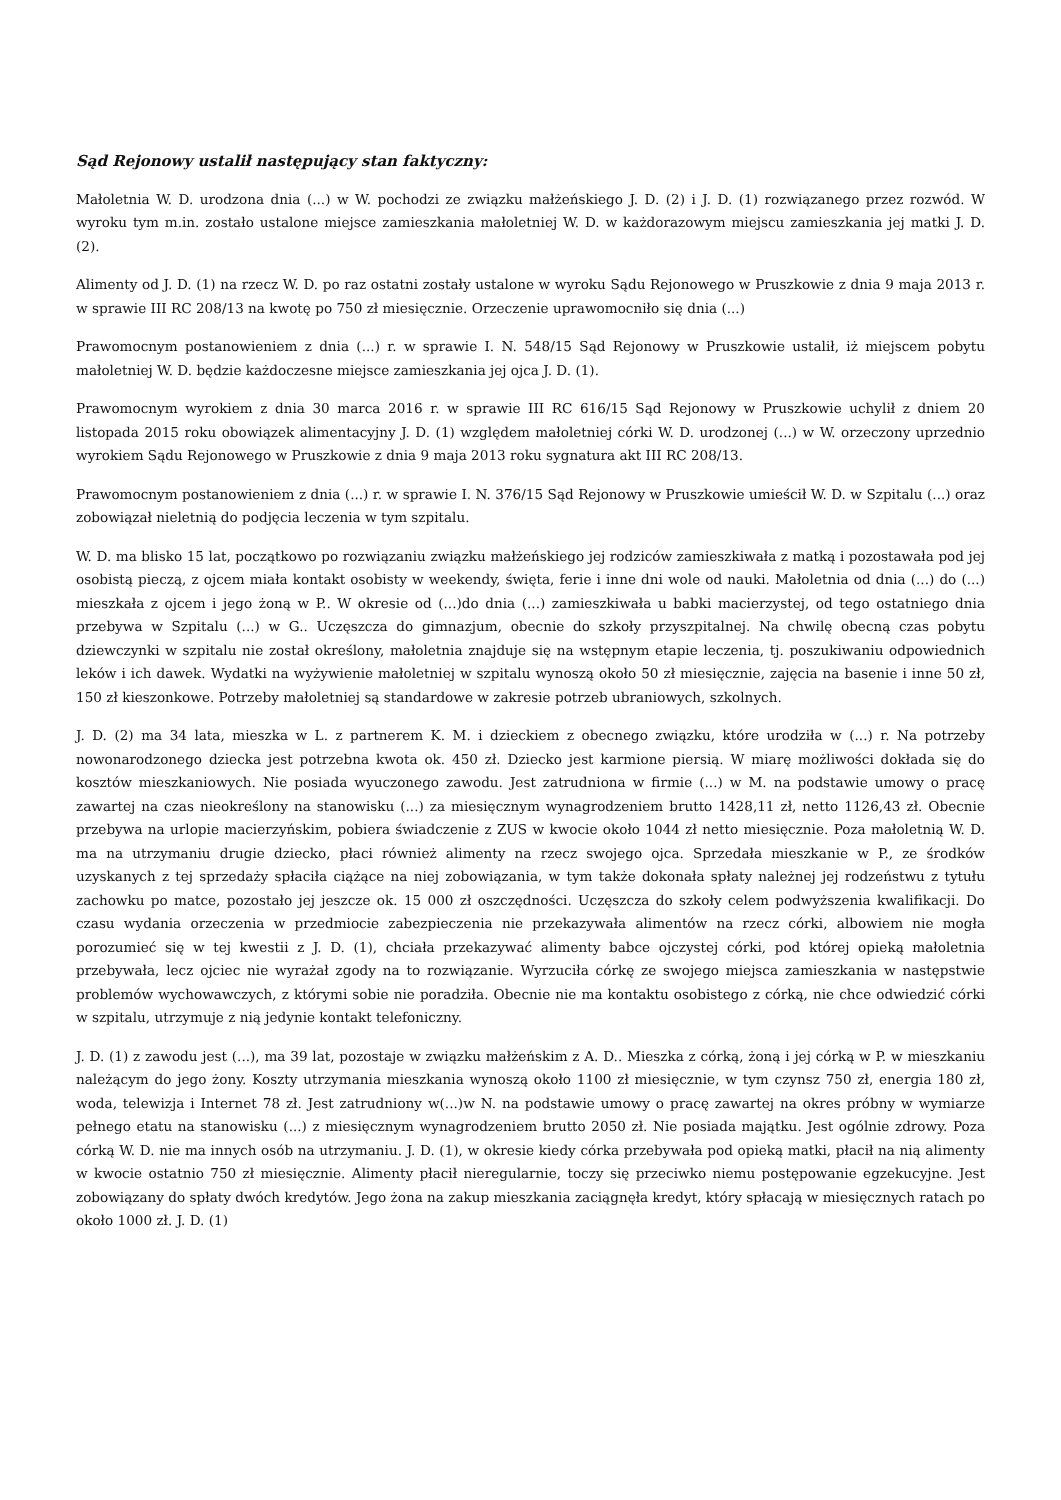Sąd Rejonowy ustalił następujący stan faktyczny:
Małoletnia W. D. urodzona dnia (...) w W. pochodzi ze związku małżeńskiego J. D. (2) i J. D. (1) rozwiązanego przez rozwód. W wyroku tym m.in. zostało ustalone miejsce zamieszkania małoletniej W. D. w każdorazowym miejscu zamieszkania jej matki J. D. (2).
Alimenty od J. D. (1) na rzecz W. D. po raz ostatni zostały ustalone w wyroku Sądu Rejonowego w Pruszkowie z dnia 9 maja 2013 r. w sprawie III RC 208/13 na kwotę po 750 zł miesięcznie. Orzeczenie uprawomocniło się dnia (...)
Prawomocnym postanowieniem z dnia (...) r. w sprawie I. N. 548/15 Sąd Rejonowy w Pruszkowie ustalił, iż miejscem pobytu małoletniej W. D. będzie każdoczesne miejsce zamieszkania jej ojca J. D. (1).
Prawomocnym wyrokiem z dnia 30 marca 2016 r. w sprawie III RC 616/15 Sąd Rejonowy w Pruszkowie uchylił z dniem 20 listopada 2015 roku obowiązek alimentacyjny J. D. (1) względem małoletniej córki W. D. urodzonej (...) w W. orzeczony uprzednio wyrokiem Sądu Rejonowego w Pruszkowie z dnia 9 maja 2013 roku sygnatura akt III RC 208/13.
Prawomocnym postanowieniem z dnia (...) r. w sprawie I. N. 376/15 Sąd Rejonowy w Pruszkowie umieścił W. D. w Szpitalu (...) oraz zobowiązał nieletnią do podjęcia leczenia w tym szpitalu.
W. D. ma blisko 15 lat, początkowo po rozwiązaniu związku małżeńskiego jej rodziców zamieszkiwała z matką i pozostawała pod jej osobistą pieczą, z ojcem miała kontakt osobisty w weekendy, święta, ferie i inne dni wole od nauki. Małoletnia od dnia (...) do (...) mieszkała z ojcem i jego żoną w P.. W okresie od (...)do dnia (...) zamieszkiwała u babki macierzystej, od tego ostatniego dnia przebywa w Szpitalu (...) w G.. Uczęszcza do gimnazjum, obecnie do szkoły przyszpitalnej. Na chwilę obecną czas pobytu dziewczynki w szpitalu nie został określony, małoletnia znajduje się na wstępnym etapie leczenia, tj. poszukiwaniu odpowiednich leków i ich dawek. Wydatki na wyżywienie małoletniej w szpitalu wynoszą około 50 zł miesięcznie, zajęcia na basenie i inne 50 zł, 150 zł kieszonkowe. Potrzeby małoletniej są standardowe w zakresie potrzeb ubraniowych, szkolnych.
J. D. (2) ma 34 lata, mieszka w L. z partnerem K. M. i dzieckiem z obecnego związku, które urodziła w (...) r. Na potrzeby nowonarodzonego dziecka jest potrzebna kwota ok. 450 zł. Dziecko jest karmione piersią. W miarę możliwości dokłada się do kosztów mieszkaniowych. Nie posiada wyuczonego zawodu. Jest zatrudniona w firmie (...) w M. na podstawie umowy o pracę zawartej na czas nieokreślony na stanowisku (...) za miesięcznym wynagrodzeniem brutto 1428,11 zł, netto 1126,43 zł. Obecnie przebywa na urlopie macierzyńskim, pobiera świadczenie z ZUS w kwocie około 1044 zł netto miesięcznie. Poza małoletnią W. D. ma na utrzymaniu drugie dziecko, płaci również alimenty na rzecz swojego ojca. Sprzedała mieszkanie w P., ze środków uzyskanych z tej sprzedaży spłaciła ciążące na niej zobowiązania, w tym także dokonała spłaty należnej jej rodzeństwu z tytułu zachowku po matce, pozostało jej jeszcze ok. 15 000 zł oszczędności. Uczęszcza do szkoły celem podwyższenia kwalifikacji. Do czasu wydania orzeczenia w przedmiocie zabezpieczenia nie przekazywała alimentów na rzecz córki, albowiem nie mogła porozumieć się w tej kwestii z J. D. (1), chciała przekazywać alimenty babce ojczystej córki, pod której opieką małoletnia przebywała, lecz ojciec nie wyrażał zgody na to rozwiązanie. Wyrzuciła córkę ze swojego miejsca zamieszkania w następstwie problemów wychowawczych, z którymi sobie nie poradziła. Obecnie nie ma kontaktu osobistego z córką, nie chce odwiedzić córki w szpitalu, utrzymuje z nią jedynie kontakt telefoniczny.
J. D. (1) z zawodu jest (...), ma 39 lat, pozostaje w związku małżeńskim z A. D.. Mieszka z córką, żoną i jej córką w P. w mieszkaniu należącym do jego żony. Koszty utrzymania mieszkania wynoszą około 1100 zł miesięcznie, w tym czynsz 750 zł, energia 180 zł, woda, telewizja i Internet 78 zł. Jest zatrudniony w(...)w N. na podstawie umowy o pracę zawartej na okres próbny w wymiarze pełnego etatu na stanowisku (...) z miesięcznym wynagrodzeniem brutto 2050 zł. Nie posiada majątku. Jest ogólnie zdrowy. Poza córką W. D. nie ma innych osób na utrzymaniu. J. D. (1), w okresie kiedy córka przebywała pod opieką matki, płacił na nią alimenty w kwocie ostatnio 750 zł miesięcznie. Alimenty płacił nieregularnie, toczy się przeciwko niemu postępowanie egzekucyjne. Jest zobowiązany do spłaty dwóch kredytów. Jego żona na zakup mieszkania zaciągnęła kredyt, który spłacają w miesięcznych ratach po około 1000 zł. J. D. (1)